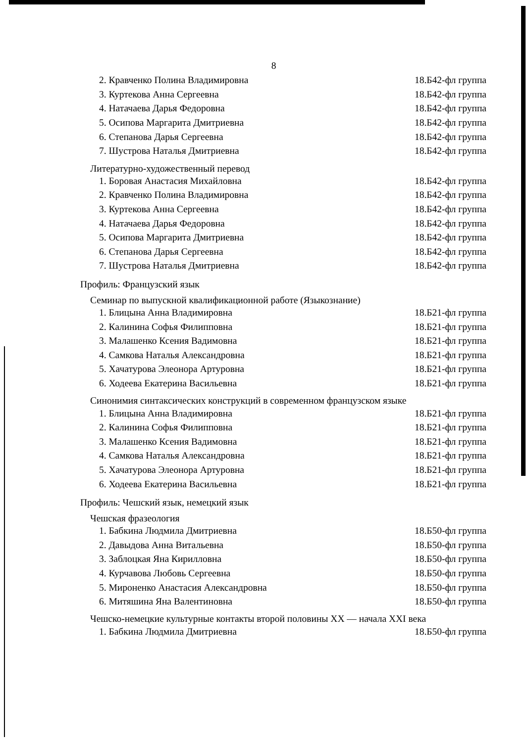8
2. Кравченко Полина Владимировна 18.Б42-фл группа
3. Куртекова Анна Сергеевна 18.Б42-фл группа
4. Натачаева Дарья Федоровна 18.Б42-фл группа
5. Осипова Маргарита Дмитриевна 18.Б42-фл группа
6. Степанова Дарья Сергеевна 18.Б42-фл группа
7. Шустрова Наталья Дмитриевна 18.Б42-фл группа
Литературно-художественный перевод
1. Боровая Анастасия Михайловна 18.Б42-фл группа
2. Кравченко Полина Владимировна 18.Б42-фл группа
3. Куртекова Анна Сергеевна 18.Б42-фл группа
4. Натачаева Дарья Федоровна 18.Б42-фл группа
5. Осипова Маргарита Дмитриевна 18.Б42-фл группа
6. Степанова Дарья Сергеевна 18.Б42-фл группа
7. Шустрова Наталья Дмитриевна 18.Б42-фл группа
Профиль: Французский язык
Семинар по выпускной квалификационной работе (Языкознание)
1. Блицына Анна Владимировна 18.Б21-фл группа
2. Калинина Софья Филипповна 18.Б21-фл группа
3. Малашенко Ксения Вадимовна 18.Б21-фл группа
4. Самкова Наталья Александровна 18.Б21-фл группа
5. Хачатурова Элеонора Артуровна 18.Б21-фл группа
6. Ходеева Екатерина Васильевна 18.Б21-фл группа
Синонимия синтаксических конструкций в современном французском языке
1. Блицына Анна Владимировна 18.Б21-фл группа
2. Калинина Софья Филипповна 18.Б21-фл группа
3. Малашенко Ксения Вадимовна 18.Б21-фл группа
4. Самкова Наталья Александровна 18.Б21-фл группа
5. Хачатурова Элеонора Артуровна 18.Б21-фл группа
6. Ходеева Екатерина Васильевна 18.Б21-фл группа
Профиль: Чешский язык, немецкий язык
Чешская фразеология
1. Бабкина Людмила Дмитриевна 18.Б50-фл группа
2. Давыдова Анна Витальевна 18.Б50-фл группа
3. Заблоцкая Яна Кирилловна 18.Б50-фл группа
4. Курчавова Любовь Сергеевна 18.Б50-фл группа
5. Мироненко Анастасия Александровна 18.Б50-фл группа
6. Митяшина Яна Валентиновна 18.Б50-фл группа
Чешско-немецкие культурные контакты второй половины XX — начала XXI века
1. Бабкина Людмила Дмитриевна 18.Б50-фл группа